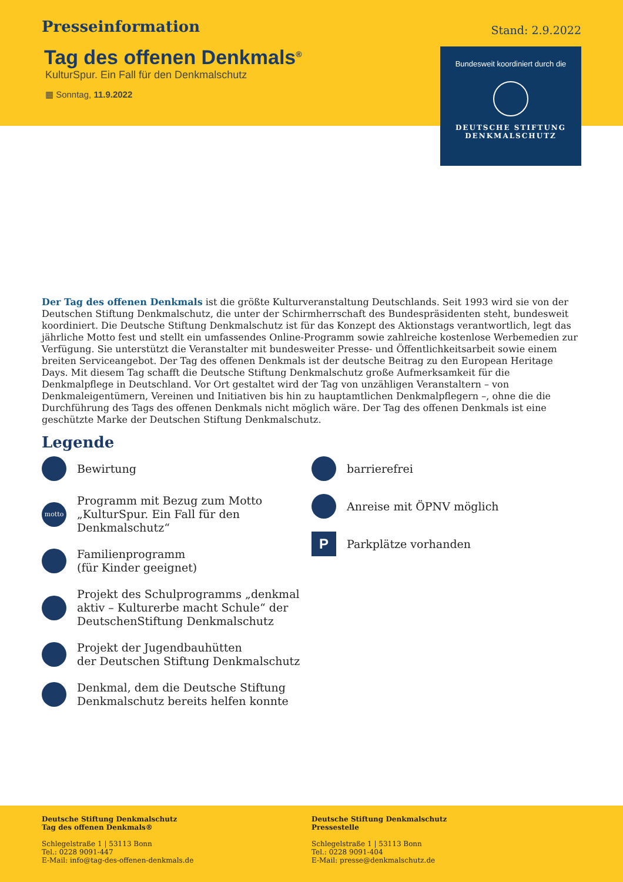Presseinformation
Stand: 2.9.2022
Tag des offenen Denkmals<sup>®</sup>
KulturSpur. Ein Fall für den Denkmalschutz
▦ Sonntag, 11.9.2022
Bundesweit koordiniert durch die
DEUTSCHE STIFTUNG
DENKMALSCHUTZ
Der Tag des offenen Denkmals ist die größte Kulturveranstaltung Deutschlands. Seit 1993 wird sie von der Deutschen Stiftung Denkmalschutz, die unter der Schirmherrschaft des Bundespräsidenten steht, bundesweit koordiniert. Die Deutsche Stiftung Denkmalschutz ist für das Konzept des Aktionstags verantwortlich, legt das jährliche Motto fest und stellt ein umfassendes Online-Programm sowie zahlreiche kostenlose Werbemedien zur Verfügung. Sie unterstützt die Veranstalter mit bundesweiter Presse- und Öffentlichkeitsarbeit sowie einem breiten Serviceangebot. Der Tag des offenen Denkmals ist der deutsche Beitrag zu den European Heritage Days. Mit diesem Tag schafft die Deutsche Stiftung Denkmalschutz große Aufmerksamkeit für die Denkmalpflege in Deutschland. Vor Ort gestaltet wird der Tag von unzähligen Veranstaltern – von Denkmaleigentümern, Vereinen und Initiativen bis hin zu hauptamtlichen Denkmalpflegern –, ohne die die Durchführung des Tags des offenen Denkmals nicht möglich wäre. Der Tag des offenen Denkmals ist eine geschützte Marke der Deutschen Stiftung Denkmalschutz.
Legende
Bewirtung
motto Programm mit Bezug zum Motto
„KulturSpur. Ein Fall für den Denkmalschutz“
Familienprogramm
(für Kinder geeignet)
Projekt des Schulprogramms „denkmal aktiv – Kulturerbe macht Schule“ der DeutschenStiftung Denkmalschutz
Projekt der Jugendbauhütten
der Deutschen Stiftung Denkmalschutz
Denkmal, dem die Deutsche Stiftung Denkmalschutz bereits helfen konnte
barrierefrei
Anreise mit ÖPNV möglich
P Parkplätze vorhanden
Deutsche Stiftung Denkmalschutz
Tag des offenen Denkmals®
Schlegelstraße 1 | 53113 Bonn
Tel.: 0228 9091-447
E-Mail: info@tag-des-offenen-denkmals.de
Deutsche Stiftung Denkmalschutz
Pressestelle
Schlegelstraße 1 | 53113 Bonn
Tel.: 0228 9091-404
E-Mail: presse@denkmalschutz.de